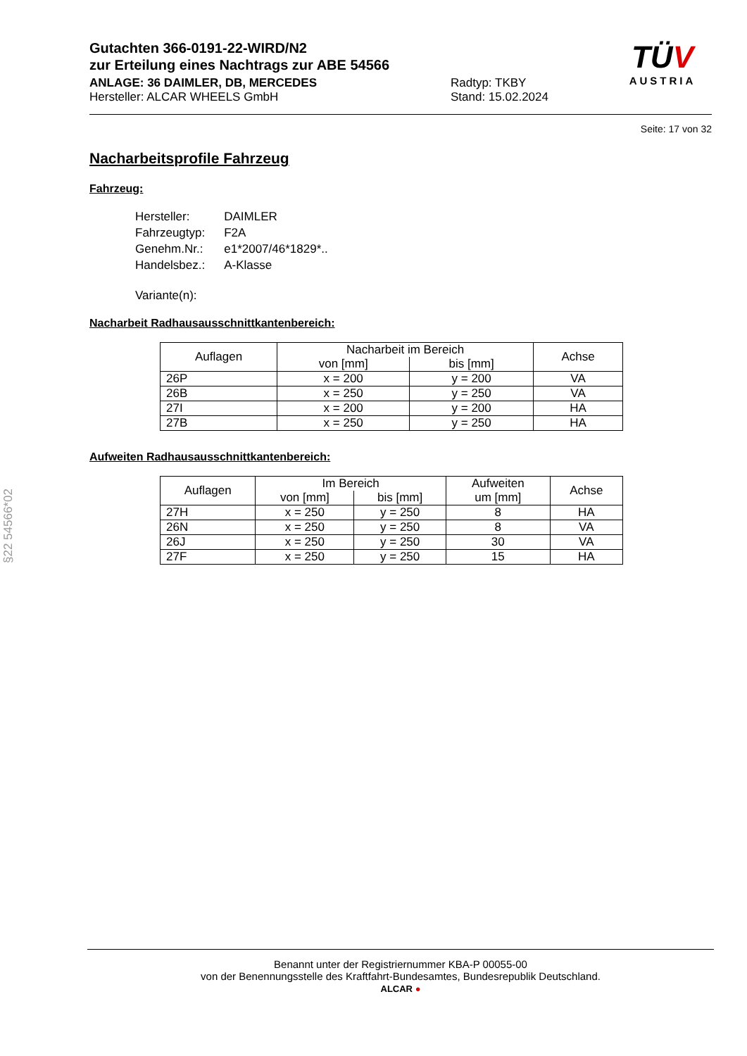Gutachten 366-0191-22-WIRD/N2
zur Erteilung eines Nachtrags zur ABE 54566
ANLAGE: 36 DAIMLER, DB, MERCEDES
Hersteller: ALCAR WHEELS GmbH
Radtyp: TKBY
Stand: 15.02.2024
TÜV
AUSTRIA
Seite: 17 von 32
Nacharbeitsprofile Fahrzeug
Fahrzeug:
| Hersteller: | DAIMLER |
| Fahrzeugtyp: | F2A |
| Genehm.Nr.: | e1*2007/46*1829*.. |
| Handelsbez.: | A-Klasse |
| Variante(n): | |
Nacharbeit Radhausausschnittkantenbereich:
| Auflagen | Nacharbeit im Bereich | | Achse |
| --- | --- | --- | --- |
| | von [mm] | bis [mm] | |
| 26P | x = 200 | y = 200 | VA |
| 26B | x = 250 | y = 250 | VA |
| 27I | x = 200 | y = 200 | HA |
| 27B | x = 250 | y = 250 | HA |
Aufweiten Radhausausschnittkantenbereich:
| Auflagen | Im Bereich | | Aufweiten | Achse |
| --- | --- | --- | --- | --- |
| | von [mm] | bis [mm] | um [mm] | |
| 27H | x = 250 | y = 250 | 8 | HA |
| 26N | x = 250 | y = 250 | 8 | VA |
| 26J | x = 250 | y = 250 | 30 | VA |
| 27F | x = 250 | y = 250 | 15 | HA |
§22 54566*02
Benannt unter der Registriernummer KBA-P 00055-00
von der Benennungsstelle des Kraftfahrt-Bundesamtes, Bundesrepublik Deutschland.
ALCAR ●